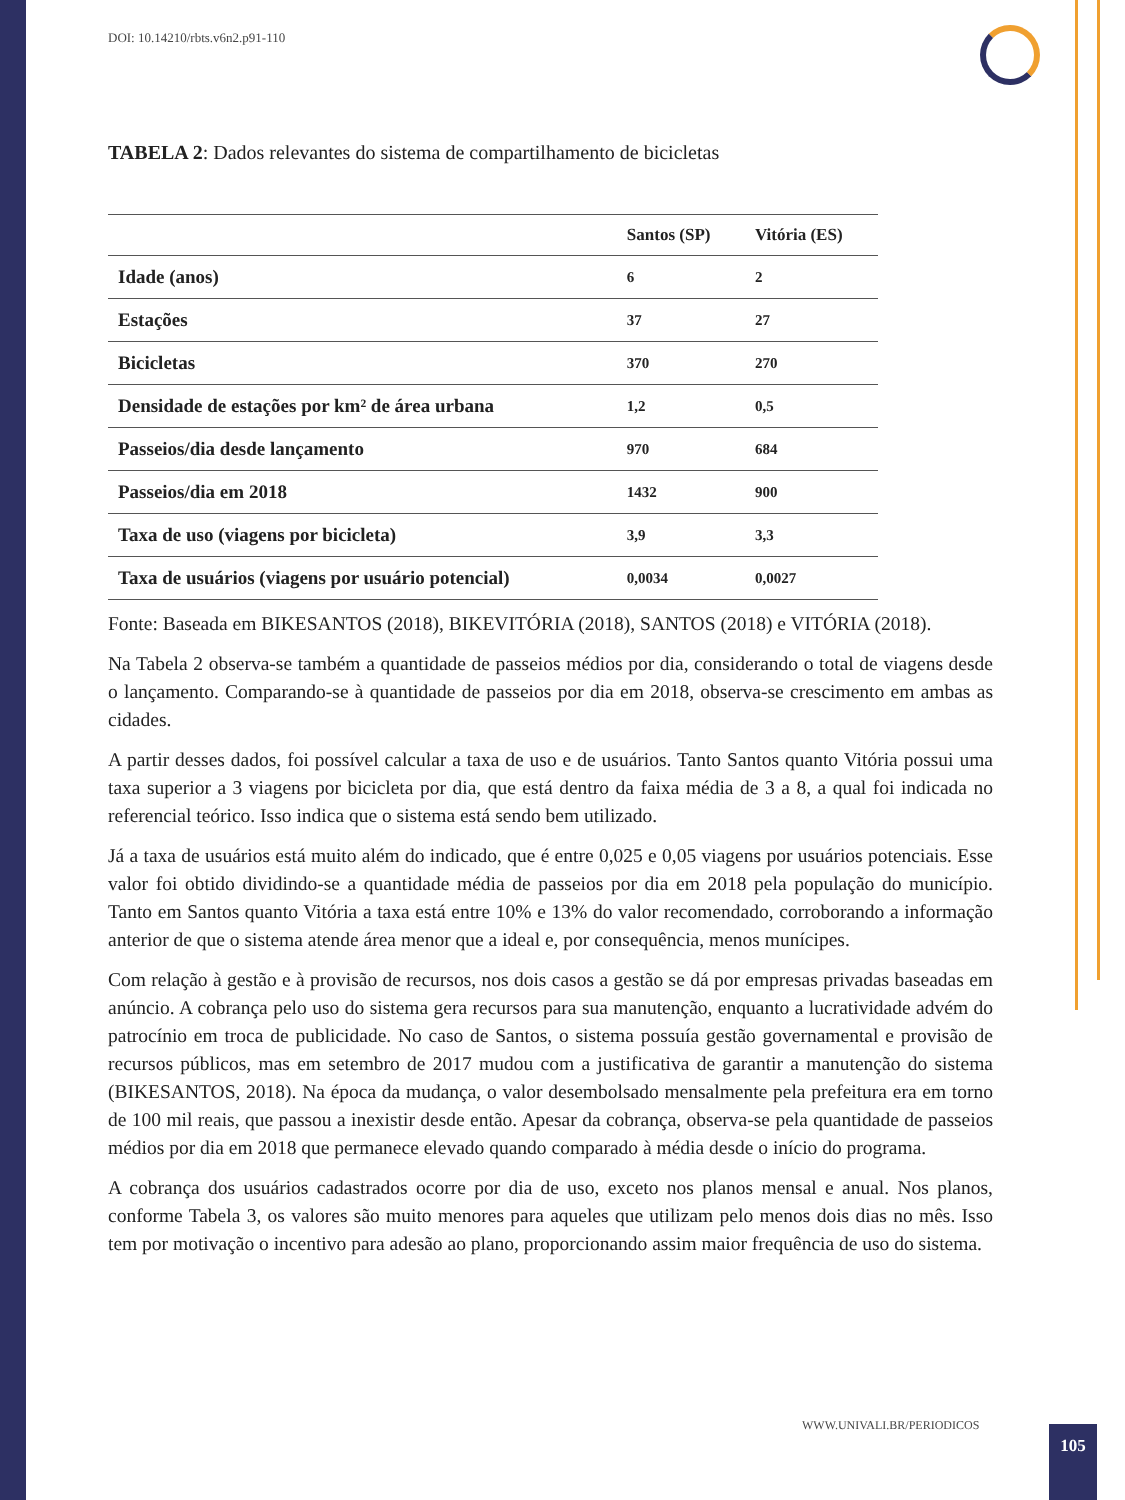DOI: 10.14210/rbts.v6n2.p91-110
TABELA 2: Dados relevantes do sistema de compartilhamento de bicicletas
| | Santos (SP) | Vitória (ES) |
| --- | --- | --- |
| Idade (anos) | 6 | 2 |
| Estações | 37 | 27 |
| Bicicletas | 370 | 270 |
| Densidade de estações por km² de área urbana | 1,2 | 0,5 |
| Passeios/dia desde lançamento | 970 | 684 |
| Passeios/dia em 2018 | 1432 | 900 |
| Taxa de uso (viagens por bicicleta) | 3,9 | 3,3 |
| Taxa de usuários (viagens por usuário potencial) | 0,0034 | 0,0027 |
Fonte: Baseada em BIKESANTOS (2018), BIKEVITÓRIA (2018), SANTOS (2018) e VITÓRIA (2018).
Na Tabela 2 observa-se também a quantidade de passeios médios por dia, considerando o total de viagens desde o lançamento. Comparando-se à quantidade de passeios por dia em 2018, observa-se crescimento em ambas as cidades.
A partir desses dados, foi possível calcular a taxa de uso e de usuários. Tanto Santos quanto Vitória possui uma taxa superior a 3 viagens por bicicleta por dia, que está dentro da faixa média de 3 a 8, a qual foi indicada no referencial teórico. Isso indica que o sistema está sendo bem utilizado.
Já a taxa de usuários está muito além do indicado, que é entre 0,025 e 0,05 viagens por usuários potenciais. Esse valor foi obtido dividindo-se a quantidade média de passeios por dia em 2018 pela população do município. Tanto em Santos quanto Vitória a taxa está entre 10% e 13% do valor recomendado, corroborando a informação anterior de que o sistema atende área menor que a ideal e, por consequência, menos munícipes.
Com relação à gestão e à provisão de recursos, nos dois casos a gestão se dá por empresas privadas baseadas em anúncio. A cobrança pelo uso do sistema gera recursos para sua manutenção, enquanto a lucratividade advém do patrocínio em troca de publicidade. No caso de Santos, o sistema possuía gestão governamental e provisão de recursos públicos, mas em setembro de 2017 mudou com a justificativa de garantir a manutenção do sistema (BIKESANTOS, 2018). Na época da mudança, o valor desembolsado mensalmente pela prefeitura era em torno de 100 mil reais, que passou a inexistir desde então. Apesar da cobrança, observa-se pela quantidade de passeios médios por dia em 2018 que permanece elevado quando comparado à média desde o início do programa.
A cobrança dos usuários cadastrados ocorre por dia de uso, exceto nos planos mensal e anual. Nos planos, conforme Tabela 3, os valores são muito menores para aqueles que utilizam pelo menos dois dias no mês. Isso tem por motivação o incentivo para adesão ao plano, proporcionando assim maior frequência de uso do sistema.
WWW.UNIVALI.BR/PERIODICOS 105